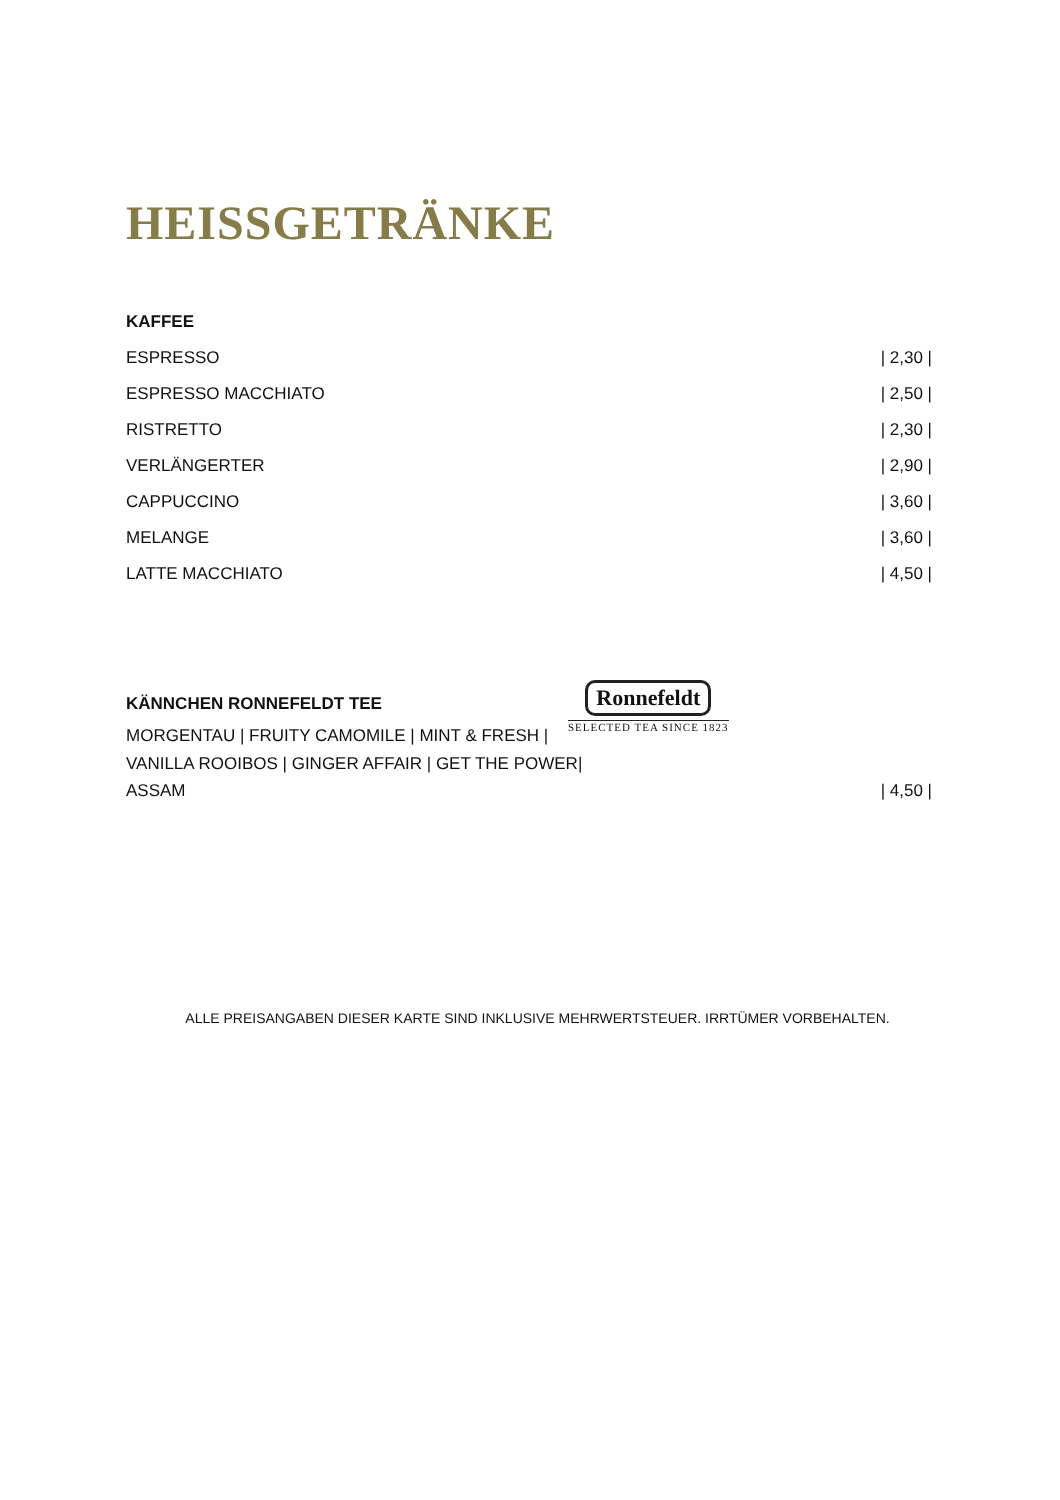HEISSGETRÄNKE
KAFFEE
ESPRESSO | 2,30 |
ESPRESSO MACCHIATO | 2,50 |
RISTRETTO | 2,30 |
VERLÄNGERTER | 2,90 |
CAPPUCCINO | 3,60 |
MELANGE | 3,60 |
LATTE MACCHIATO | 4,50 |
KÄNNCHEN RONNEFELDT TEE
MORGENTAU | FRUITY CAMOMILE | MINT & FRESH |
VANILLA ROOIBOS | GINGER AFFAIR | GET THE POWER|
ASSAM | 4,50 |
Ronnefeldt
SELECTED TEA SINCE 1823
ALLE PREISANGABEN DIESER KARTE SIND INKLUSIVE MEHRWERTSTEUER. IRRTÜMER VORBEHALTEN.